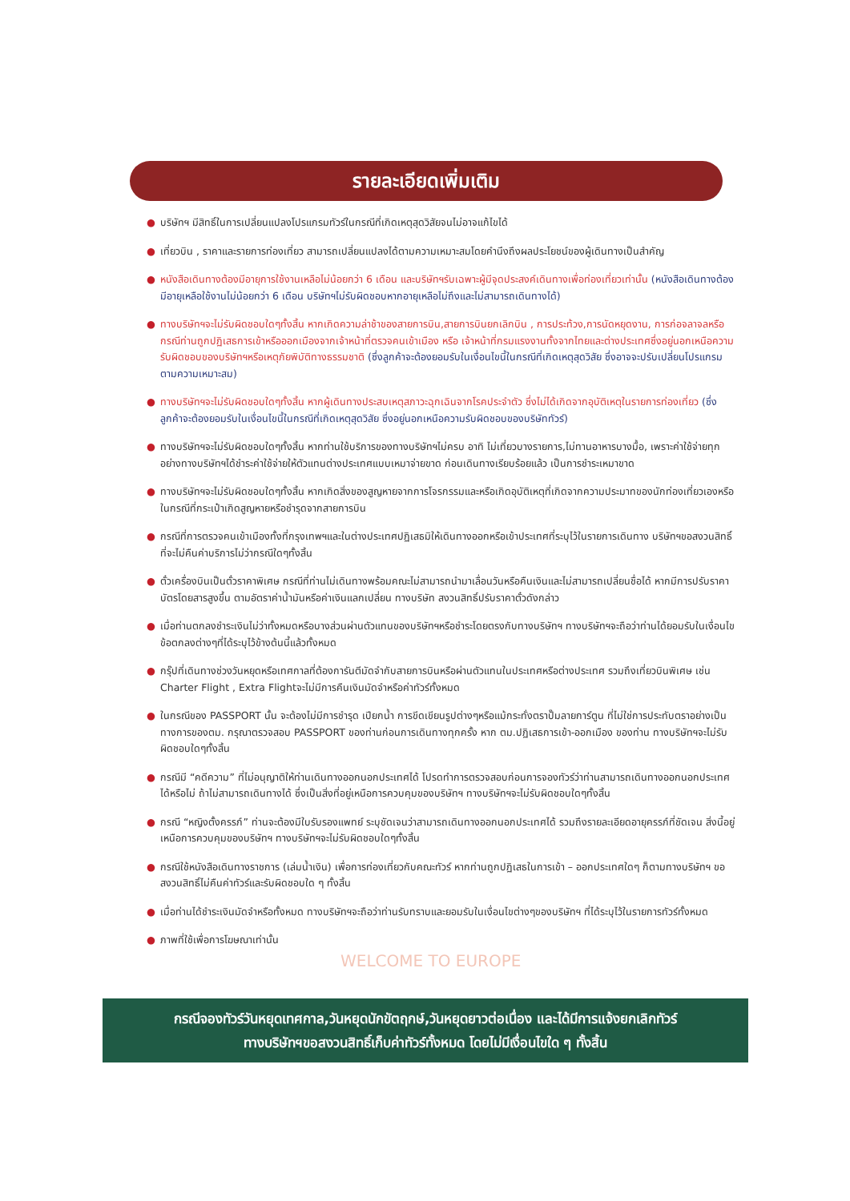รายละเอียดเพิ่มเติม
● บริษัทฯ มีสิทธิ์ในการเปลี่ยนแปลงโปรแกรมทัวร์ในกรณีที่เกิดเหตุสุดวิสัยจนไม่อาจแก้ไขได้
● เที่ยวบิน , ราคาและรายการท่องเที่ยว สามารถเปลี่ยนแปลงได้ตามความเหมาะสมโดยคำนึงถึงผลประโยชน์ของผู้เดินทางเป็นสำคัญ
● หนังสือเดินทางต้องมีอายุการใช้งานเหลือไม่น้อยกว่า 6 เดือน และบริษัทฯรับเฉพาะผู้มีจุดประสงค์เดินทางเพื่อท่องเที่ยวเท่านั้น (หนังสือเดินทางต้องมีอายุเหลือใช้งานไม่น้อยกว่า 6 เดือน บริษัทฯไม่รับผิดชอบหากอายุเหลือไม่ถึงและไม่สามารถเดินทางได้)
● ทางบริษัทฯจะไม่รับผิดชอบใดๆทั้งสิ้น หากเกิดความล่าช้าของสายการบิน,สายการบินยกเลิกบิน , การประท้วง,การนัดหยุดงาน, การก่อจลาจลหรือกรณีท่านถูกปฏิเสธการเข้าหรือออกเมืองจากเจ้าหน้าที่ตรวจคนเข้าเมือง หรือ เจ้าหน้าที่กรมแรงงานทั้งจากไทยและต่างประเทศซึ่งอยู่นอกเหนือความรับผิดชอบของบริษัทฯหรือเหตุภัยพิบัติทางธรรมชาติ (ซึ่งลูกค้าจะต้องยอมรับในเงื่อนไขนี้ในกรณีที่เกิดเหตุสุดวิสัย ซึ่งอาจจะปรับเปลี่ยนโปรแกรมตามความเหมาะสม)
● ทางบริษัทฯจะไม่รับผิดชอบใดๆทั้งสิ้น หากผู้เดินทางประสบเหตุสภาวะฉุกเฉินจากโรคประจำตัว ซึ่งไม่ได้เกิดจากอุบัติเหตุในรายการท่องเที่ยว (ซึ่งลูกค้าจะต้องยอมรับในเงื่อนไขนี้ในกรณีที่เกิดเหตุสุดวิสัย ซึ่งอยู่นอกเหนือความรับผิดชอบของบริษัททัวร์)
● ทางบริษัทฯจะไม่รับผิดชอบใดๆทั้งสิ้น หากท่านใช้บริการของทางบริษัทฯไม่ครบ อาทิ ไม่เที่ยวบางรายการ,ไม่ทานอาหารบางมื้อ, เพราะค่าใช้จ่ายทุกอย่างทางบริษัทฯได้ชำระค่าใช้จ่ายให้ตัวแทนต่างประเทศแบบเหมาจ่ายขาด ก่อนเดินทางเรียบร้อยแล้ว เป็นการชำระเหมาขาด
● ทางบริษัทฯจะไม่รับผิดชอบใดๆทั้งสิ้น หากเกิดสิ่งของสูญหายจากการโจรกรรมและหรือเกิดอุบัติเหตุที่เกิดจากความประมาทของนักท่องเที่ยวเองหรือในกรณีที่กระเป๋าเกิดสูญหายหรือชำรุดจากสายการบิน
● กรณีที่การตรวจคนเข้าเมืองทั้งที่กรุงเทพฯและในต่างประเทศปฏิเสธมิให้เดินทางออกหรือเข้าประเทศที่ระบุไว้ในรายการเดินทาง บริษัทฯขอสงวนสิทธิ์ที่จะไม่คืนค่าบริการไม่ว่ากรณีใดๆทั้งสิ้น
● ตั๋วเครื่องบินเป็นตั๋วราคาพิเศษ กรณีที่ท่านไม่เดินทางพร้อมคณะไม่สามารถนำมาเลื่อนวันหรือคืนเงินและไม่สามารถเปลี่ยนชื่อได้ หากมีการปรับราคาบัตรโดยสารสูงขึ้น ตามอัตราค่าน้ำมันหรือค่าเงินแลกเปลี่ยน ทางบริษัท สงวนสิทธิ์ปรับราคาตั๋วดังกล่าว
● เมื่อท่านตกลงชำระเงินไม่ว่าทั้งหมดหรือบางส่วนผ่านตัวแทนของบริษัทฯหรือชำระโดยตรงกับทางบริษัทฯ ทางบริษัทฯจะถือว่าท่านได้ยอมรับในเงื่อนไขข้อตกลงต่างๆที่ได้ระบุไว้ข้างต้นนี้แล้วทั้งหมด
● กรุ๊ปที่เดินทางช่วงวันหยุดหรือเทศกาลที่ต้องการันตีมัดจำกับสายการบินหรือผ่านตัวแทนในประเทศหรือต่างประเทศ รวมถึงเที่ยวบินพิเศษ เช่น Charter Flight , Extra Flightจะไม่มีการคืนเงินมัดจำหรือค่าทัวร์ทั้งหมด
● ในกรณีของ PASSPORT นั้น จะต้องไม่มีการชำรุด เปียกน้ำ การขีดเขียนรูปต่างๆหรือแม้กระทั่งตราปั๊มลายการ์ตูน ที่ไม่ใช่การประทับตราอย่างเป็นทางการของตม. กรุณาตรวจสอบ PASSPORT ของท่านก่อนการเดินทางทุกครั้ง หาก ตม.ปฏิเสธการเข้า-ออกเมือง ของท่าน ทางบริษัทฯจะไม่รับผิดชอบใดๆทั้งสิ้น
● กรณีมี “คดีความ” ที่ไม่อนุญาติให้ท่านเดินทางออกนอกประเทศได้ โปรดทำการตรวจสอบก่อนการจองทัวร์ว่าท่านสามารถเดินทางออกนอกประเทศได้หรือไม่ ถ้าไม่สามารถเดินทางได้ ซึ่งเป็นสิ่งที่อยู่เหนือการควบคุมของบริษัทฯ ทางบริษัทฯจะไม่รับผิดชอบใดๆทั้งสิ้น
● กรณี “หญิงตั้งครรภ์” ท่านจะต้องมีใบรับรองแพทย์ ระบุชัดเจนว่าสามารถเดินทางออกนอกประเทศได้ รวมถึงรายละเอียดอายุครรภ์ที่ชัดเจน สิ่งนี้อยู่เหนือการควบคุมของบริษัทฯ ทางบริษัทฯจะไม่รับผิดชอบใดๆทั้งสิ้น
● กรณีใช้หนังสือเดินทางราชการ (เล่มน้ำเงิน) เพื่อการท่องเที่ยวกับคณะทัวร์ หากท่านถูกปฏิเสธในการเข้า – ออกประเทศใดๆ ก็ตามทางบริษัทฯ ขอสงวนสิทธิ์ไม่คืนค่าทัวร์และรับผิดชอบใด ๆ ทั้งสิ้น
● เมื่อท่านได้ชำระเงินมัดจำหรือทั้งหมด ทางบริษัทฯจะถือว่าท่านรับทราบและยอมรับในเงื่อนไขต่างๆของบริษัทฯ ที่ได้ระบุไว้ในรายการทัวร์ทั้งหมด
● ภาพที่ใช้เพื่อการโฆษณาเท่านั้น
WELCOME TO EUROPE
กรณีจองทัวร์วันหยุดเทศกาล,วันหยุดนักขัตฤกษ์,วันหยุดยาวต่อเนื่อง และได้มีการแจ้งยกเลิกทัวร์
ทางบริษัทฯขอสงวนสิทธิ์เก็บค่าทัวร์ทั้งหมด โดยไม่มีเงื่อนไขใด ๆ ทั้งสิ้น